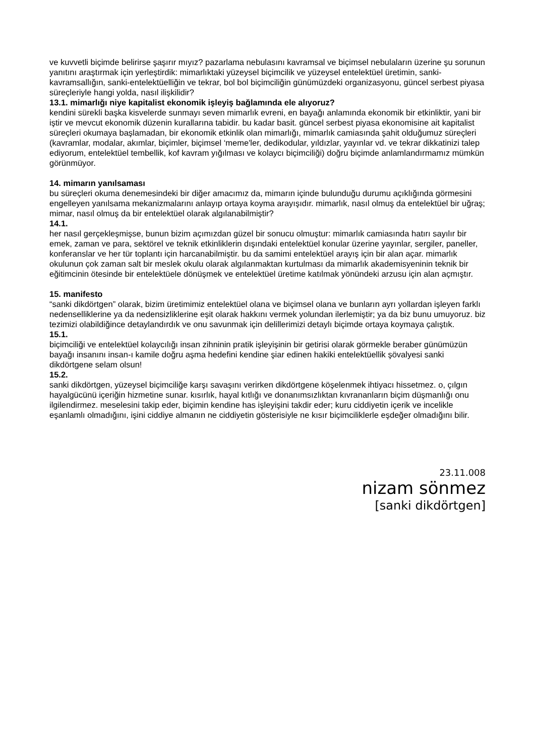ve kuvvetli biçimde belirirse şaşırır mıyız? pazarlama nebulasını kavramsal ve biçimsel nebulaların üzerine şu sorunun yanıtını araştırmak için yerleştirdik: mimarlıktaki yüzeysel biçimcilik ve yüzeysel entelektüel üretimin, sanki-kavramsallığın, sanki-entelektüelliğin ve tekrar, bol bol biçimciliğin günümüzdeki organizasyonu, güncel serbest piyasa süreçleriyle hangi yolda, nasıl ilişkilidir?
13.1. mimarlığı niye kapitalist ekonomik işleyiş bağlamında ele alıyoruz?
kendini sürekli başka kisvelerde sunmayı seven mimarlık evreni, en bayağı anlamında ekonomik bir etkinliktir, yani bir iştir ve mevcut ekonomik düzenin kurallarına tabidir. bu kadar basit. güncel serbest piyasa ekonomisine ait kapitalist süreçleri okumaya başlamadan, bir ekonomik etkinlik olan mimarlığı, mimarlık camiasında şahit olduğumuz süreçleri (kavramlar, modalar, akımlar, biçimler, biçimsel ‘meme'ler, dedikodular, yıldızlar, yayınlar vd. ve tekrar dikkatinizi talep ediyorum, entelektüel tembellik, kof kavram yığılması ve kolaycı biçimciliği) doğru biçimde anlamlandırmamız mümkün görünmüyor.
14. mimarın yanılsaması
bu süreçleri okuma denemesindeki bir diğer amacımız da, mimarın içinde bulunduğu durumu açıklığında görmesini engelleyen yanılsama mekanizmalarını anlayıp ortaya koyma arayışıdır. mimarlık, nasıl olmuş da entelektüel bir uğraş; mimar, nasıl olmuş da bir entelektüel olarak algılanabilmiştir?
14.1.
her nasıl gerçekleşmişse, bunun bizim açımızdan güzel bir sonucu olmuştur: mimarlık camiasında hatırı sayılır bir emek, zaman ve para, sektörel ve teknik etkinliklerin dışındaki entelektüel konular üzerine yayınlar, sergiler, paneller, konferanslar ve her tür toplantı için harcanabilmiştir. bu da samimi entelektüel arayış için bir alan açar. mimarlık okulunun çok zaman salt bir meslek okulu olarak algılanmaktan kurtulması da mimarlık akademisyeninin teknik bir eğitimcinin ötesinde bir entelektüele dönüşmek ve entelektüel üretime katılmak yönündeki arzusu için alan açmıştır.
15. manifesto
“sanki dikdörtgen” olarak, bizim üretimimiz entelektüel olana ve biçimsel olana ve bunların ayrı yollardan işleyen farklı nedenselliklerine ya da nedensizliklerine eşit olarak hakkını vermek yolundan ilerlemiştir; ya da biz bunu umuyoruz. biz tezimizi olabildiğince detaylandırdık ve onu savunmak için delillerimizi detaylı biçimde ortaya koymaya çalıştık.
15.1.
biçimciliği ve entelektüel kolaycılığı insan zihninin pratik işleyişinin bir getirisi olarak görmekle beraber günümüzün bayağı insanını insan-ı kamile doğru aşma hedefini kendine şiar edinen hakiki entelektüellik şövalyesi sanki dikdörtgene selam olsun!
15.2.
sanki dikdörtgen, yüzeysel biçimciliğe karşı savaşını verirken dikdörtgene köşelenmek ihtiyacı hissetmez. o, çılgın hayalgücünü içeriğin hizmetine sunar. kısırlık, hayal kıtlığı ve donanımsızlıktan kıvrananların biçim düşmanlığı onu ilgilendirmez. meselesini takip eder, biçimin kendine has işleyişini takdir eder; kuru ciddiyetin içerik ve incelikle eşanlamlı olmadığını, işini ciddiye almanın ne ciddiyetin gösterisiyle ne kısır biçimciliklerle eşdeğer olmadığını bilir.
23.11.008
nizam sönmez
[sanki dikdörtgen]